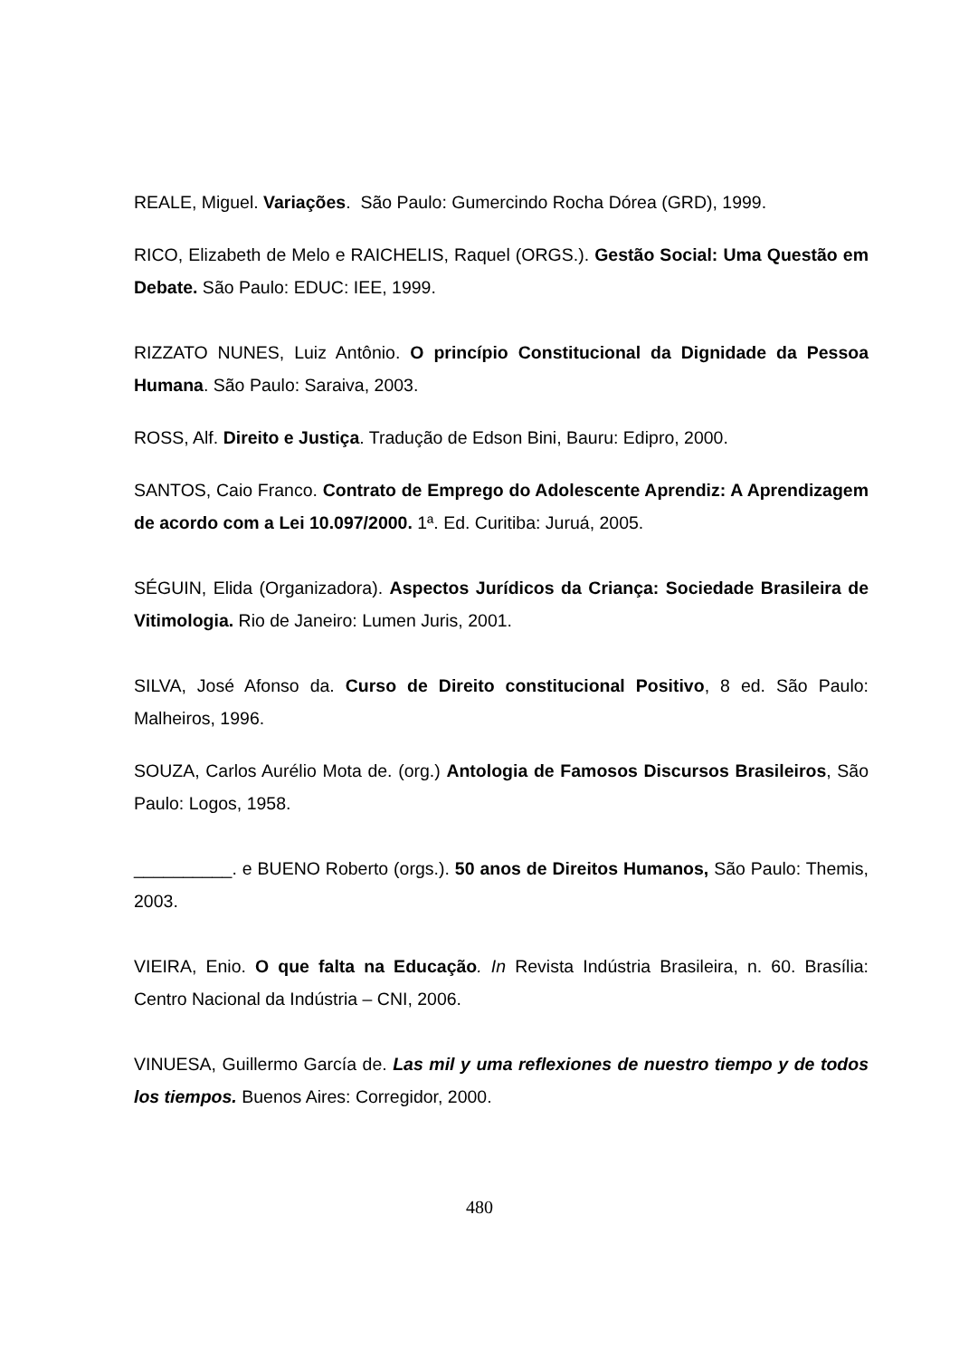REALE, Miguel. Variações. São Paulo: Gumercindo Rocha Dórea (GRD), 1999.
RICO, Elizabeth de Melo e RAICHELIS, Raquel (ORGS.). Gestão Social: Uma Questão em Debate. São Paulo: EDUC: IEE, 1999.
RIZZATO NUNES, Luiz Antônio. O princípio Constitucional da Dignidade da Pessoa Humana. São Paulo: Saraiva, 2003.
ROSS, Alf. Direito e Justiça. Tradução de Edson Bini, Bauru: Edipro, 2000.
SANTOS, Caio Franco. Contrato de Emprego do Adolescente Aprendiz: A Aprendizagem de acordo com a Lei 10.097/2000. 1ª. Ed. Curitiba: Juruá, 2005.
SÉGUIN, Elida (Organizadora). Aspectos Jurídicos da Criança: Sociedade Brasileira de Vitimologia. Rio de Janeiro: Lumen Juris, 2001.
SILVA, José Afonso da. Curso de Direito constitucional Positivo, 8 ed. São Paulo: Malheiros, 1996.
SOUZA, Carlos Aurélio Mota de. (org.) Antologia de Famosos Discursos Brasileiros, São Paulo: Logos, 1958.
__________. e BUENO Roberto (orgs.). 50 anos de Direitos Humanos, São Paulo: Themis, 2003.
VIEIRA, Enio. O que falta na Educação. In Revista Indústria Brasileira, n. 60. Brasília: Centro Nacional da Indústria – CNI, 2006.
VINUESA, Guillermo García de. Las mil y uma reflexiones de nuestro tiempo y de todos los tiempos. Buenos Aires: Corregidor, 2000.
480